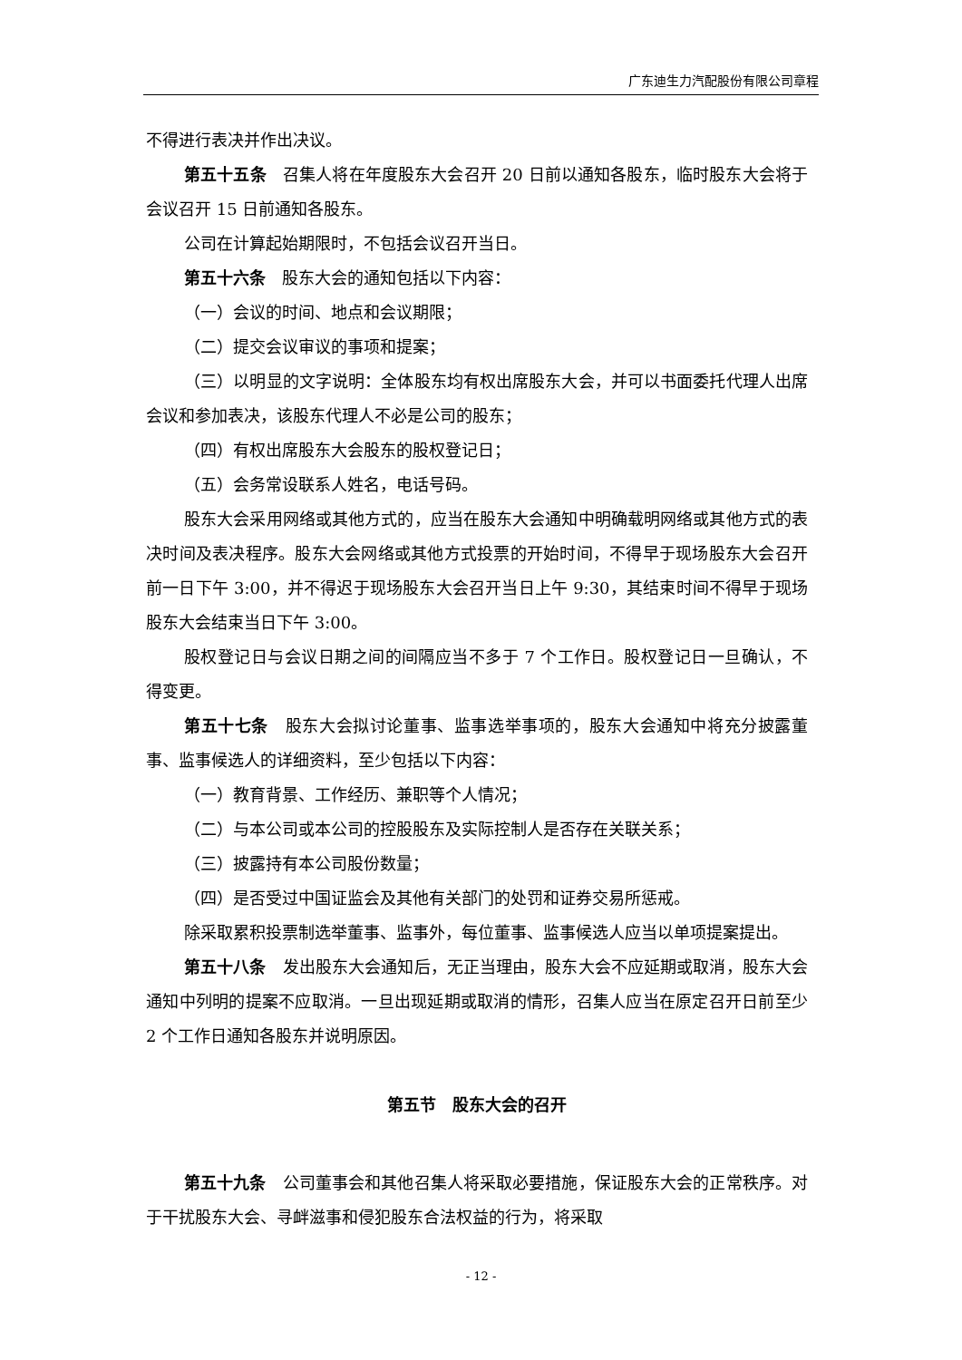广东迪生力汽配股份有限公司章程
不得进行表决并作出决议。
第五十五条　召集人将在年度股东大会召开 20 日前以通知各股东，临时股东大会将于会议召开 15 日前通知各股东。
公司在计算起始期限时，不包括会议召开当日。
第五十六条　股东大会的通知包括以下内容：
（一）会议的时间、地点和会议期限；
（二）提交会议审议的事项和提案；
（三）以明显的文字说明：全体股东均有权出席股东大会，并可以书面委托代理人出席会议和参加表决，该股东代理人不必是公司的股东；
（四）有权出席股东大会股东的股权登记日；
（五）会务常设联系人姓名，电话号码。
股东大会采用网络或其他方式的，应当在股东大会通知中明确载明网络或其他方式的表决时间及表决程序。股东大会网络或其他方式投票的开始时间，不得早于现场股东大会召开前一日下午 3:00，并不得迟于现场股东大会召开当日上午 9:30，其结束时间不得早于现场股东大会结束当日下午 3:00。
股权登记日与会议日期之间的间隔应当不多于 7 个工作日。股权登记日一旦确认，不得变更。
第五十七条　股东大会拟讨论董事、监事选举事项的，股东大会通知中将充分披露董事、监事候选人的详细资料，至少包括以下内容：
（一）教育背景、工作经历、兼职等个人情况；
（二）与本公司或本公司的控股股东及实际控制人是否存在关联关系；
（三）披露持有本公司股份数量；
（四）是否受过中国证监会及其他有关部门的处罚和证券交易所惩戒。
除采取累积投票制选举董事、监事外，每位董事、监事候选人应当以单项提案提出。
第五十八条　发出股东大会通知后，无正当理由，股东大会不应延期或取消，股东大会通知中列明的提案不应取消。一旦出现延期或取消的情形，召集人应当在原定召开日前至少 2 个工作日通知各股东并说明原因。
第五节　股东大会的召开
第五十九条　公司董事会和其他召集人将采取必要措施，保证股东大会的正常秩序。对于干扰股东大会、寻衅滋事和侵犯股东合法权益的行为，将采取
- 12 -